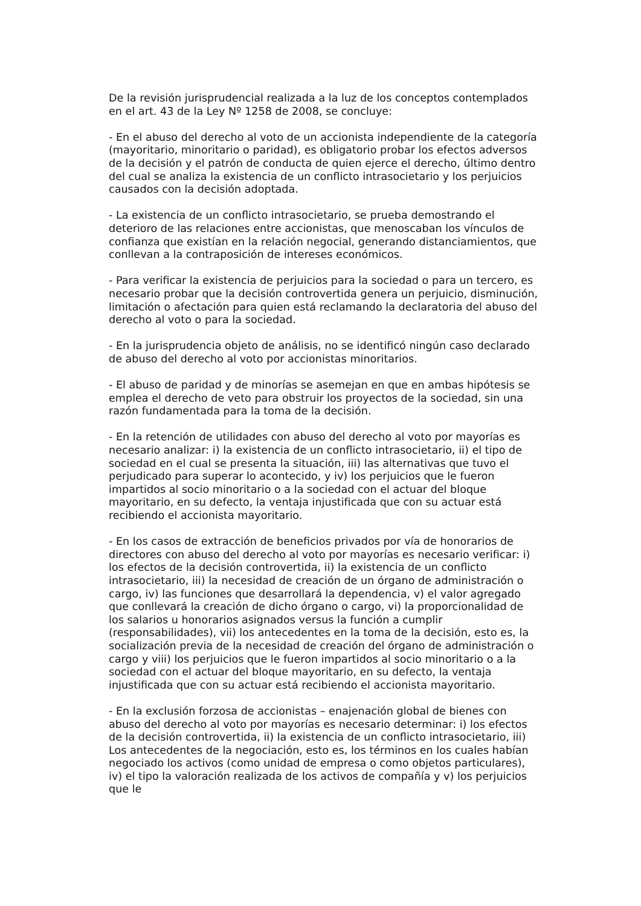De la revisión jurisprudencial realizada a la luz de los conceptos contemplados en el art. 43 de la Ley Nº 1258 de 2008, se concluye:
- En el abuso del derecho al voto de un accionista independiente de la categoría (mayoritario, minoritario o paridad), es obligatorio probar los efectos adversos de la decisión y el patrón de conducta de quien ejerce el derecho, último dentro del cual se analiza la existencia de un conflicto intrasocietario y los perjuicios causados con la decisión adoptada.
- La existencia de un conflicto intrasocietario, se prueba demostrando el deterioro de las relaciones entre accionistas, que menoscaban los vínculos de confianza que existían en la relación negocial, generando distanciamientos, que conllevan a la contraposición de intereses económicos.
- Para verificar la existencia de perjuicios para la sociedad o para un tercero, es necesario probar que la decisión controvertida genera un perjuicio, disminución, limitación o afectación para quien está reclamando la declaratoria del abuso del derecho al voto o para la sociedad.
- En la jurisprudencia objeto de análisis, no se identificó ningún caso declarado de abuso del derecho al voto por accionistas minoritarios.
- El abuso de paridad y de minorías se asemejan en que en ambas hipótesis se emplea el derecho de veto para obstruir los proyectos de la sociedad, sin una razón fundamentada para la toma de la decisión.
- En la retención de utilidades con abuso del derecho al voto por mayorías es necesario analizar: i) la existencia de un conflicto intrasocietario, ii) el tipo de sociedad en el cual se presenta la situación, iii) las alternativas que tuvo el perjudicado para superar lo acontecido, y iv) los perjuicios que le fueron impartidos al socio minoritario o a la sociedad con el actuar del bloque mayoritario, en su defecto, la ventaja injustificada que con su actuar está recibiendo el accionista mayoritario.
- En los casos de extracción de beneficios privados por vía de honorarios de directores con abuso del derecho al voto por mayorías es necesario verificar: i) los efectos de la decisión controvertida, ii) la existencia de un conflicto intrasocietario, iii) la necesidad de creación de un órgano de administración o cargo, iv) las funciones que desarrollará la dependencia, v) el valor agregado que conllevará la creación de dicho órgano o cargo, vi) la proporcionalidad de los salarios u honorarios asignados versus la función a cumplir (responsabilidades), vii) los antecedentes en la toma de la decisión, esto es, la socialización previa de la necesidad de creación del órgano de administración o cargo y viii) los perjuicios que le fueron impartidos al socio minoritario o a la sociedad con el actuar del bloque mayoritario, en su defecto, la ventaja injustificada que con su actuar está recibiendo el accionista mayoritario.
- En la exclusión forzosa de accionistas – enajenación global de bienes con abuso del derecho al voto por mayorías es necesario determinar: i) los efectos de la decisión controvertida, ii) la existencia de un conflicto intrasocietario, iii) Los antecedentes de la negociación, esto es, los términos en los cuales habían negociado los activos (como unidad de empresa o como objetos particulares), iv) el tipo la valoración realizada de los activos de compañía y v) los perjuicios que le